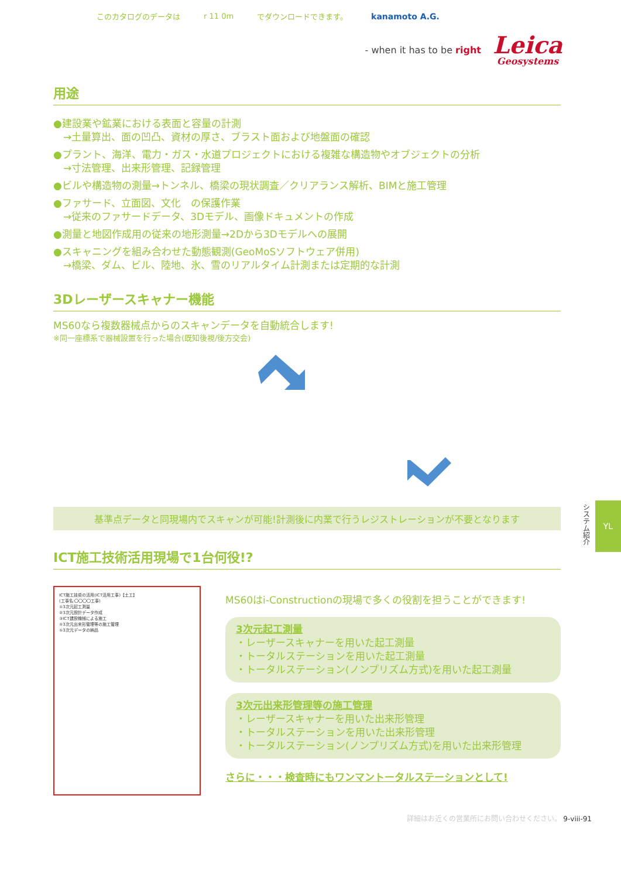このカタログのデータは r 11 0m でダウンロードできます。 kanamoto A.G.
- when it has to be right
Leica
Geosystems
用途
●建設業や鉱業における表面と容量の計測
　→土量算出、面の凹凸、資材の厚さ、ブラスト面および地盤面の確認
●プラント、海洋、電力・ガス・水道プロジェクトにおける複雑な構造物やオブジェクトの分析
　→寸法管理、出来形管理、記録管理
●ビルや構造物の測量→トンネル、橋梁の現状調査／クリアランス解析、BIMと施工管理
●ファサード、立面図、文化　の保護作業
　→従来のファサードデータ、3Dモデル、画像ドキュメントの作成
●測量と地図作成用の従来の地形測量→2Dから3Dモデルへの展開
●スキャニングを組み合わせた動態観測(GeoMoSソフトウェア併用)
　→橋梁、ダム、ビル、陸地、氷、雪のリアルタイム計測または定期的な計測
3Dレーザースキャナー機能
MS60なら複数器械点からのスキャンデータを自動統合します!
※同一座標系で器械設置を行った場合(既知後視/後方交会)
基準点データと同現場内でスキャンが可能!計測後に内業で行うレジストレーションが不要となります
ICT施工技術活用現場で1台何役!?
ICT施工技術の活用(ICT活用工事)【土工】
(工事名:〇〇〇〇工事)
①3次元起工測量
②3次元設計データ作成
③ICT建設機械による施工
④3次元出来形管理等の施工管理
⑤3次元データの納品
MS60はi-Constructionの現場で多くの役割を担うことができます!
3次元起工測量
・レーザースキャナーを用いた起工測量
・トータルステーションを用いた起工測量
・トータルステーション(ノンプリズム方式)を用いた起工測量
3次元出来形管理等の施工管理
・レーザースキャナーを用いた出来形管理
・トータルステーションを用いた出来形管理
・トータルステーション(ノンプリズム方式)を用いた出来形管理
さらに・・・検査時にもワンマントータルステーションとして!
詳細はお近くの営業所にお問い合わせください。 9-viii-91
システム紹介
YL